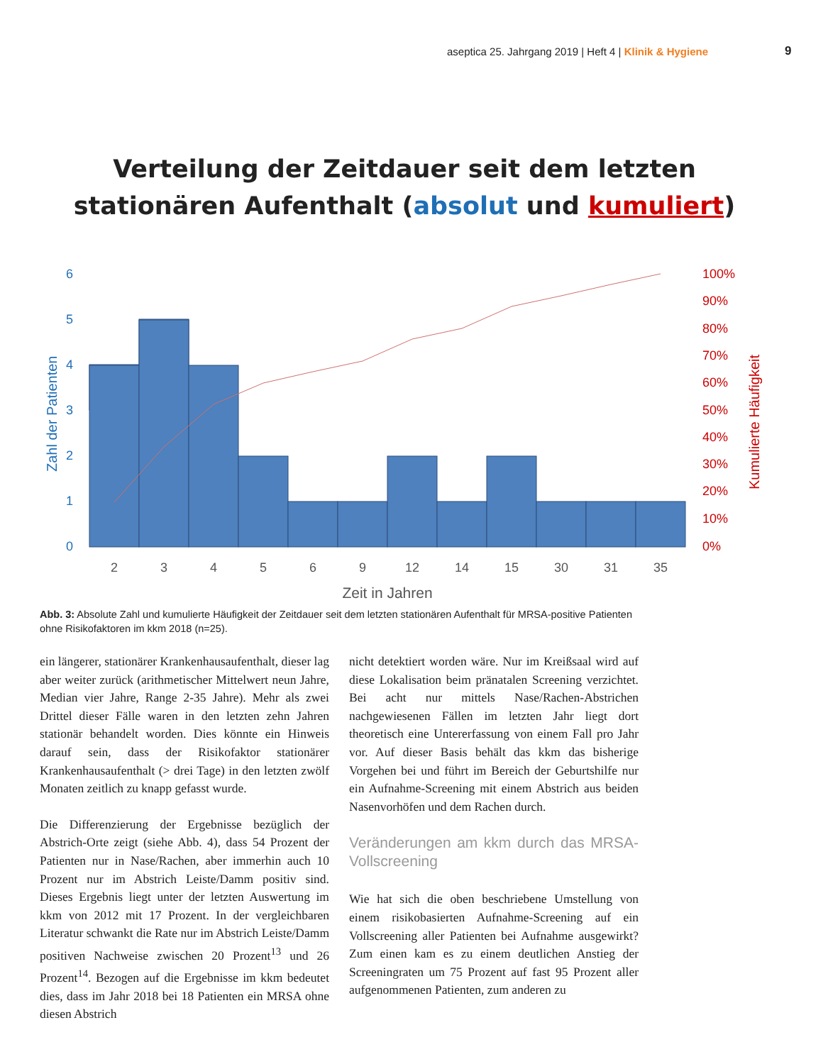aseptica 25. Jahrgang 2019 | Heft 4 | Klinik & Hygiene
9
Verteilung der Zeitdauer seit dem letzten
stationären Aufenthalt (absolut und kumuliert)
6
5
4
3
2
1
0
Zahl der Patienten
100%
90%
80%
70%
60%
50%
40%
30%
20%
10%
0%
Kumulierte Häufigkeit
2
3
4
5
6
9
12
14
15
30
31
35
Zeit in Jahren
Abb. 3: Absolute Zahl und kumulierte Häufigkeit der Zeitdauer seit dem letzten stationären Aufenthalt für MRSA-positive Patienten ohne Risikofaktoren im kkm 2018 (n=25).
ein längerer, stationärer Krankenhausaufenthalt, dieser lag aber weiter zurück (arithmetischer Mittelwert neun Jahre, Median vier Jahre, Range 2-35 Jahre). Mehr als zwei Drittel dieser Fälle waren in den letzten zehn Jahren stationär behandelt worden. Dies könnte ein Hinweis darauf sein, dass der Risikofaktor stationärer Krankenhausaufenthalt (> drei Tage) in den letzten zwölf Monaten zeitlich zu knapp gefasst wurde.
Die Differenzierung der Ergebnisse bezüglich der Abstrich-Orte zeigt (siehe Abb. 4), dass 54 Prozent der Patienten nur in Nase/Rachen, aber immerhin auch 10 Prozent nur im Abstrich Leiste/Damm positiv sind. Dieses Ergebnis liegt unter der letzten Auswertung im kkm von 2012 mit 17 Prozent. In der vergleichbaren Literatur schwankt die Rate nur im Abstrich Leiste/Damm positiven Nachweise zwischen 20 Prozent<sup>13</sup> und 26 Prozent<sup>14</sup>. Bezogen auf die Ergebnisse im kkm bedeutet dies, dass im Jahr 2018 bei 18 Patienten ein MRSA ohne diesen Abstrich
nicht detektiert worden wäre. Nur im Kreißsaal wird auf diese Lokalisation beim pränatalen Screening verzichtet. Bei acht nur mittels Nase/Rachen-Abstrichen nachgewiesenen Fällen im letzten Jahr liegt dort theoretisch eine Untererfassung von einem Fall pro Jahr vor. Auf dieser Basis behält das kkm das bisherige Vorgehen bei und führt im Bereich der Geburtshilfe nur ein Aufnahme-Screening mit einem Abstrich aus beiden Nasenvorhöfen und dem Rachen durch.
Veränderungen am kkm durch das MRSA-Vollscreening
Wie hat sich die oben beschriebene Umstellung von einem risikobasierten Aufnahme-Screening auf ein Vollscreening aller Patienten bei Aufnahme ausgewirkt? Zum einen kam es zu einem deutlichen Anstieg der Screeningraten um 75 Prozent auf fast 95 Prozent aller aufgenommenen Patienten, zum anderen zu